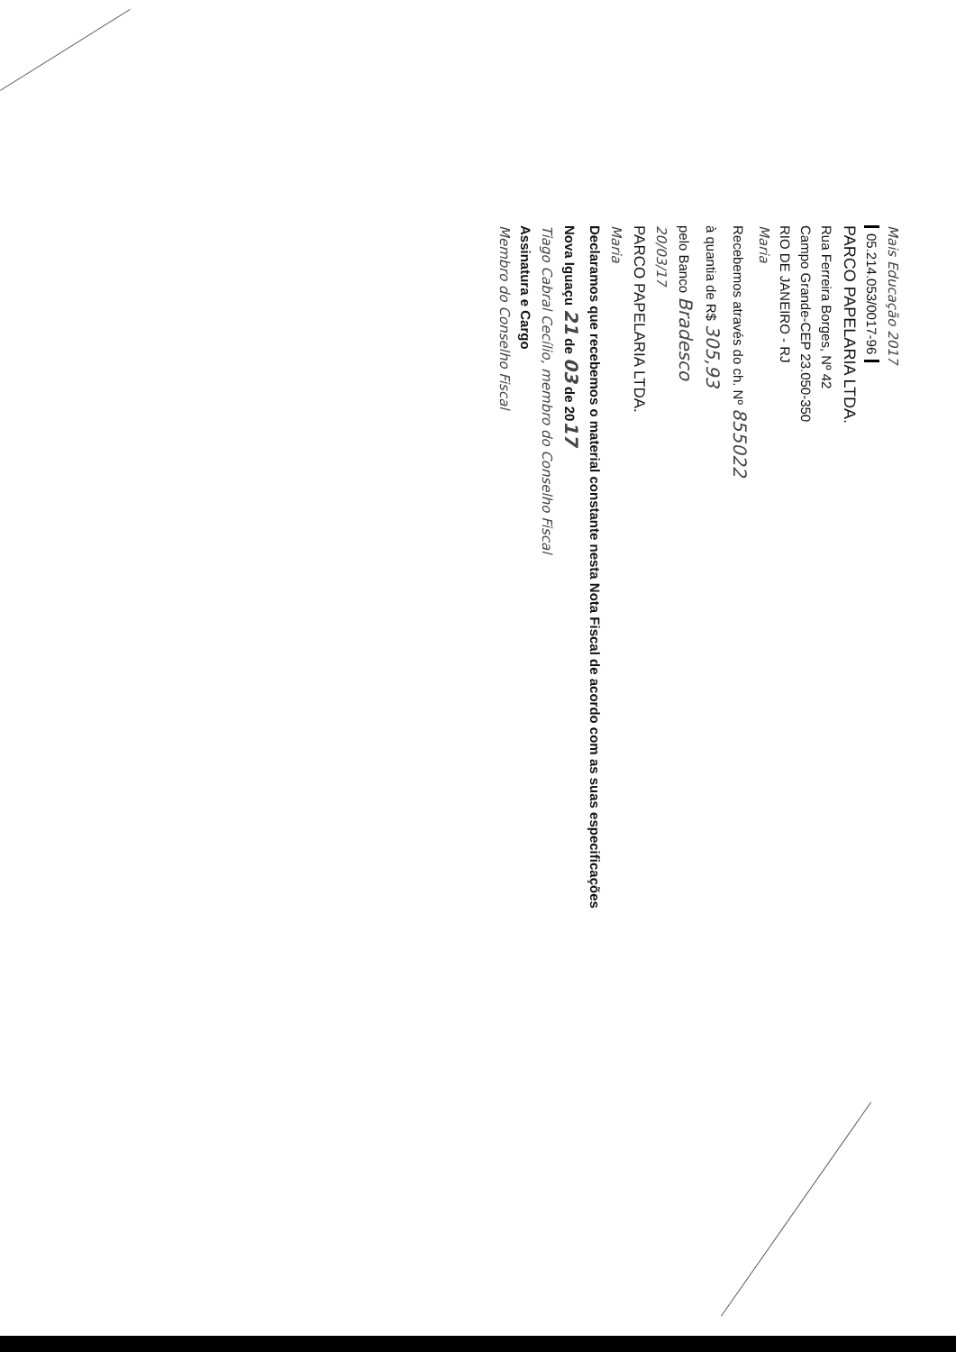Mais Educação 2017
05.214.053/0017-96
PARCO PAPELARIA LTDA.
Rua Ferreira Borges, Nº 42
Campo Grande-CEP 23.050-350
RIO DE JANEIRO - RJ
Maria
Recebemos através do ch. Nº 855022
à quantia de R$ 305,93
pelo Banco Bradesco
20/03/17
PARCO PAPELARIA LTDA.
Maria
Declaramos que recebemos o material constante nesta Nota Fiscal de acordo com as suas especificações
Nova Iguaçu 21 de 03 de 2017
Tiago Cabral Cecílio, membro do Conselho Fiscal
Assinatura e Cargo
Membro do Conselho Fiscal